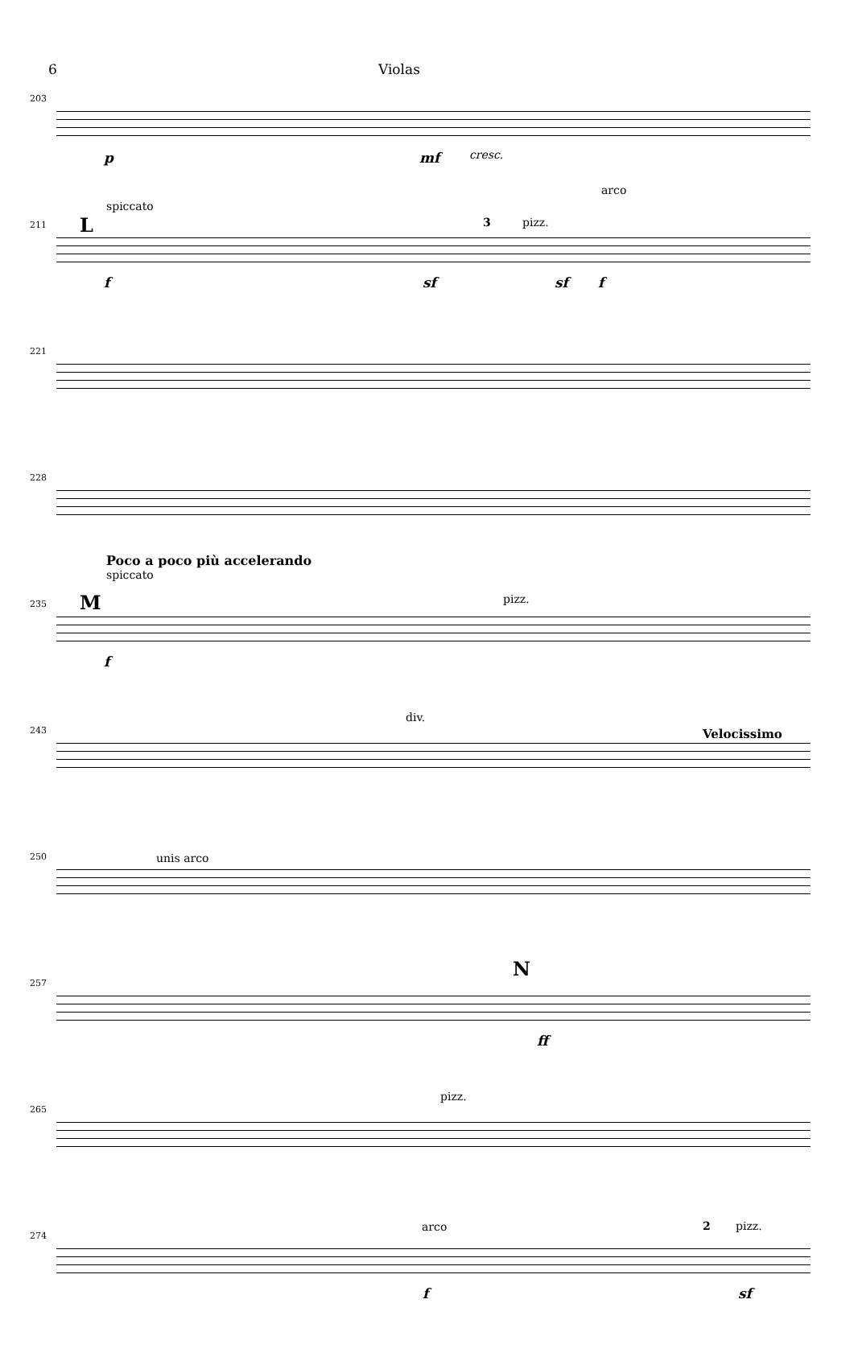6 Violas
203
p mf cresc.
211 L
spiccato
3 pizz.
arco
f sf sf f
221
228
235
Poco a poco più accelerando
spiccato
M pizz.
f
243
div.
Velocissimo
250 unis arco
257
N
ff
265
pizz.
274
arco 2 pizz.
f sf